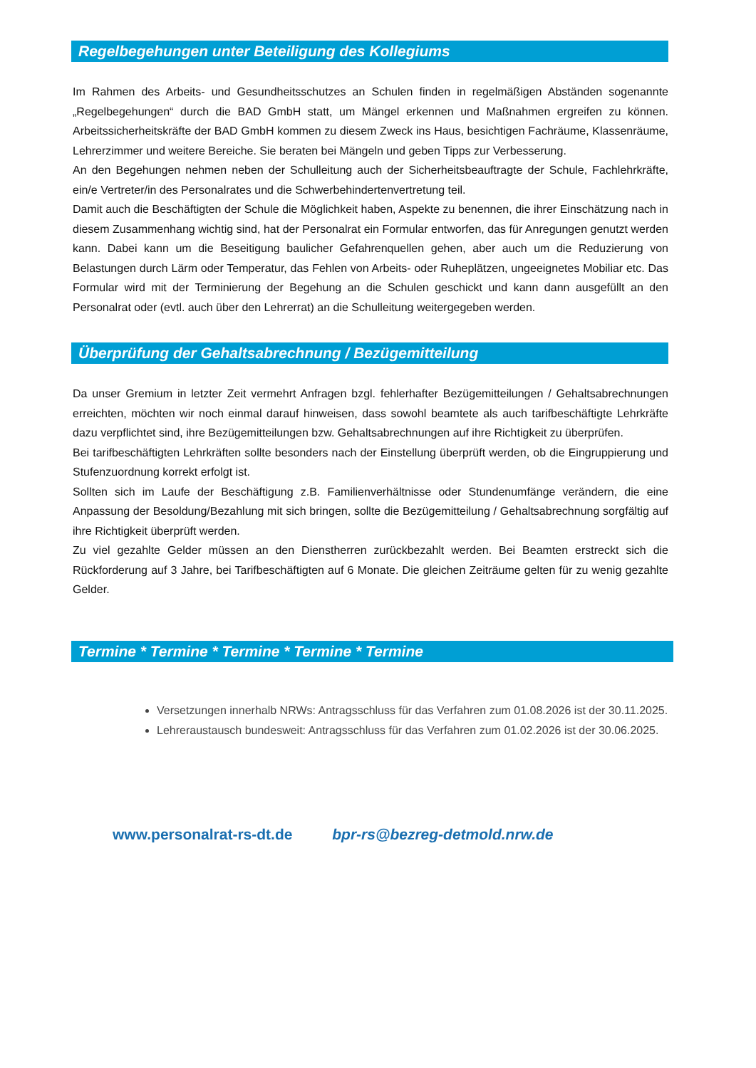Regelbegehungen unter Beteiligung des Kollegiums
Im Rahmen des Arbeits- und Gesundheitsschutzes an Schulen finden in regelmäßigen Abständen sogenannte „Regelbegehungen“ durch die BAD GmbH statt, um Mängel erkennen und Maßnahmen ergreifen zu können. Arbeitssicherheitskräfte der BAD GmbH kommen zu diesem Zweck ins Haus, besichtigen Fachräume, Klassenräume, Lehrerzimmer und weitere Bereiche. Sie beraten bei Mängeln und geben Tipps zur Verbesserung.
An den Begehungen nehmen neben der Schulleitung auch der Sicherheitsbeauftragte der Schule, Fachlehrkräfte, ein/e Vertreter/in des Personalrates und die Schwerbehindertenvertretung teil.
Damit auch die Beschäftigten der Schule die Möglichkeit haben, Aspekte zu benennen, die ihrer Einschätzung nach in diesem Zusammenhang wichtig sind, hat der Personalrat ein Formular entworfen, das für Anregungen genutzt werden kann. Dabei kann um die Beseitigung baulicher Gefahrenquellen gehen, aber auch um die Reduzierung von Belastungen durch Lärm oder Temperatur, das Fehlen von Arbeits- oder Ruheplätzen, ungeeignetes Mobiliar etc. Das Formular wird mit der Terminierung der Begehung an die Schulen geschickt und kann dann ausgefüllt an den Personalrat oder (evtl. auch über den Lehrerrat) an die Schulleitung weitergegeben werden.
Überprüfung der Gehaltsabrechnung / Bezügemitteilung
Da unser Gremium in letzter Zeit vermehrt Anfragen bzgl. fehlerhafter Bezügemitteilungen / Gehaltsabrechnungen erreichten, möchten wir noch einmal darauf hinweisen, dass sowohl beamtete als auch tarifbeschäftigte Lehrkräfte dazu verpflichtet sind, ihre Bezügemitteilungen bzw. Gehaltsabrechnungen auf ihre Richtigkeit zu überprüfen.
Bei tarifbeschäftigten Lehrkräften sollte besonders nach der Einstellung überprüft werden, ob die Eingruppierung und Stufenzuordnung korrekt erfolgt ist.
Sollten sich im Laufe der Beschäftigung z.B. Familienverhältnisse oder Stundenumfänge verändern, die eine Anpassung der Besoldung/Bezahlung mit sich bringen, sollte die Bezügemitteilung / Gehaltsabrechnung sorgfältig auf ihre Richtigkeit überprüft werden.
Zu viel gezahlte Gelder müssen an den Dienstherren zurückbezahlt werden. Bei Beamten erstreckt sich die Rückforderung auf 3 Jahre, bei Tarifbeschäftigten auf 6 Monate. Die gleichen Zeiträume gelten für zu wenig gezahlte Gelder.
Termine * Termine * Termine * Termine * Termine
Versetzungen innerhalb NRWs: Antragsschluss für das Verfahren zum 01.08.2026 ist der 30.11.2025.
Lehreraustausch bundesweit: Antragsschluss für das Verfahren zum 01.02.2026 ist der 30.06.2025.
www.personalrat-rs-dt.de bpr-rs@bezreg-detmold.nrw.de